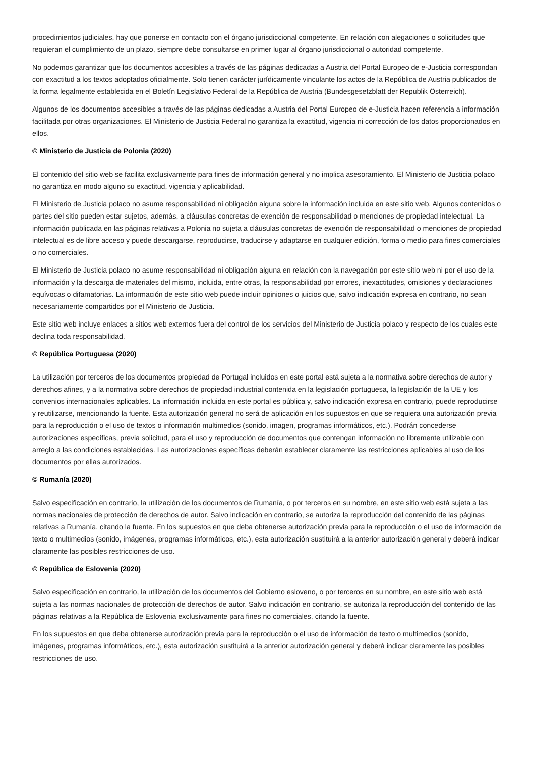procedimientos judiciales, hay que ponerse en contacto con el órgano jurisdiccional competente. En relación con alegaciones o solicitudes que requieran el cumplimiento de un plazo, siempre debe consultarse en primer lugar al órgano jurisdiccional o autoridad competente.
No podemos garantizar que los documentos accesibles a través de las páginas dedicadas a Austria del Portal Europeo de e-Justicia correspondan con exactitud a los textos adoptados oficialmente. Solo tienen carácter jurídicamente vinculante los actos de la República de Austria publicados de la forma legalmente establecida en el Boletín Legislativo Federal de la República de Austria (Bundesgesetzblatt der Republik Österreich).
Algunos de los documentos accesibles a través de las páginas dedicadas a Austria del Portal Europeo de e-Justicia hacen referencia a información facilitada por otras organizaciones. El Ministerio de Justicia Federal no garantiza la exactitud, vigencia ni corrección de los datos proporcionados en ellos.
© Ministerio de Justicia de Polonia (2020)
El contenido del sitio web se facilita exclusivamente para fines de información general y no implica asesoramiento. El Ministerio de Justicia polaco no garantiza en modo alguno su exactitud, vigencia y aplicabilidad.
El Ministerio de Justicia polaco no asume responsabilidad ni obligación alguna sobre la información incluida en este sitio web. Algunos contenidos o partes del sitio pueden estar sujetos, además, a cláusulas concretas de exención de responsabilidad o menciones de propiedad intelectual. La información publicada en las páginas relativas a Polonia no sujeta a cláusulas concretas de exención de responsabilidad o menciones de propiedad intelectual es de libre acceso y puede descargarse, reproducirse, traducirse y adaptarse en cualquier edición, forma o medio para fines comerciales o no comerciales.
El Ministerio de Justicia polaco no asume responsabilidad ni obligación alguna en relación con la navegación por este sitio web ni por el uso de la información y la descarga de materiales del mismo, incluida, entre otras, la responsabilidad por errores, inexactitudes, omisiones y declaraciones equívocas o difamatorias. La información de este sitio web puede incluir opiniones o juicios que, salvo indicación expresa en contrario, no sean necesariamente compartidos por el Ministerio de Justicia.
Este sitio web incluye enlaces a sitios web externos fuera del control de los servicios del Ministerio de Justicia polaco y respecto de los cuales este declina toda responsabilidad.
© República Portuguesa (2020)
La utilización por terceros de los documentos propiedad de Portugal incluidos en este portal está sujeta a la normativa sobre derechos de autor y derechos afines, y a la normativa sobre derechos de propiedad industrial contenida en la legislación portuguesa, la legislación de la UE y los convenios internacionales aplicables. La información incluida en este portal es pública y, salvo indicación expresa en contrario, puede reproducirse y reutilizarse, mencionando la fuente. Esta autorización general no será de aplicación en los supuestos en que se requiera una autorización previa para la reproducción o el uso de textos o información multimedios (sonido, imagen, programas informáticos, etc.). Podrán concederse autorizaciones específicas, previa solicitud, para el uso y reproducción de documentos que contengan información no libremente utilizable con arreglo a las condiciones establecidas. Las autorizaciones específicas deberán establecer claramente las restricciones aplicables al uso de los documentos por ellas autorizados.
© Rumanía (2020)
Salvo especificación en contrario, la utilización de los documentos de Rumanía, o por terceros en su nombre, en este sitio web está sujeta a las normas nacionales de protección de derechos de autor. Salvo indicación en contrario, se autoriza la reproducción del contenido de las páginas relativas a Rumanía, citando la fuente. En los supuestos en que deba obtenerse autorización previa para la reproducción o el uso de información de texto o multimedios (sonido, imágenes, programas informáticos, etc.), esta autorización sustituirá a la anterior autorización general y deberá indicar claramente las posibles restricciones de uso.
© República de Eslovenia (2020)
Salvo especificación en contrario, la utilización de los documentos del Gobierno esloveno, o por terceros en su nombre, en este sitio web está sujeta a las normas nacionales de protección de derechos de autor. Salvo indicación en contrario, se autoriza la reproducción del contenido de las páginas relativas a la República de Eslovenia exclusivamente para fines no comerciales, citando la fuente.
En los supuestos en que deba obtenerse autorización previa para la reproducción o el uso de información de texto o multimedios (sonido, imágenes, programas informáticos, etc.), esta autorización sustituirá a la anterior autorización general y deberá indicar claramente las posibles restricciones de uso.